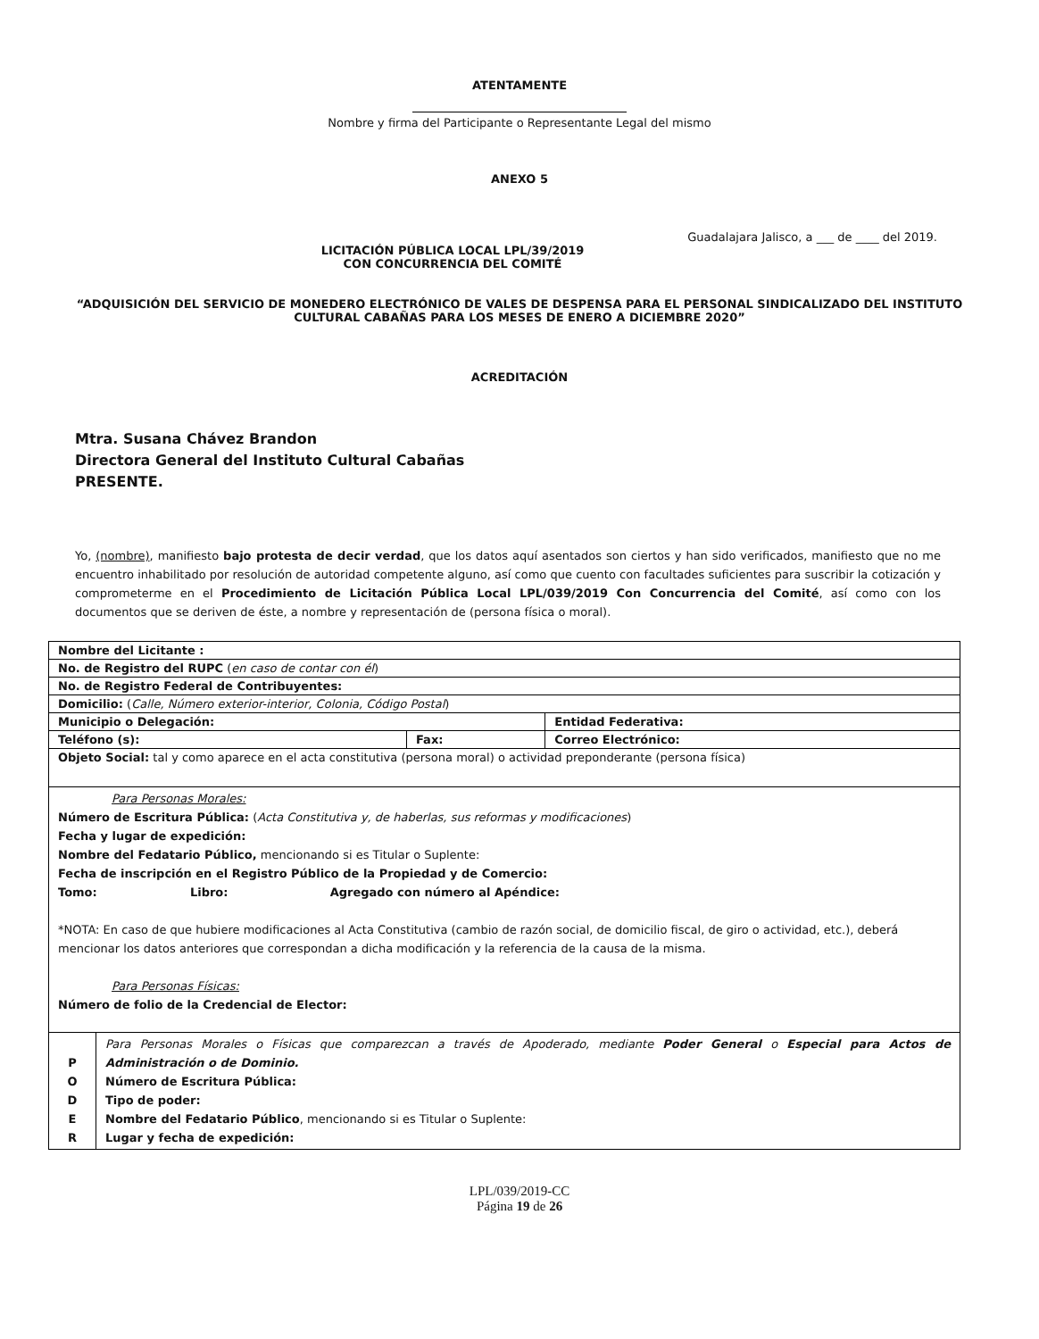ATENTAMENTE
Nombre y firma del Participante o Representante Legal del mismo
ANEXO 5
Guadalajara Jalisco, a ___ de ____ del 2019.
LICITACIÓN PÚBLICA LOCAL LPL/39/2019
CON CONCURRENCIA DEL COMITÉ
“ADQUISICIÓN DEL SERVICIO DE MONEDERO ELECTRÓNICO DE VALES DE DESPENSA PARA EL PERSONAL SINDICALIZADO DEL INSTITUTO
CULTURAL CABAÑAS PARA LOS MESES DE ENERO A DICIEMBRE 2020”
ACREDITACIÓN
Mtra. Susana Chávez Brandon
Directora General del Instituto Cultural Cabañas
PRESENTE.
Yo, (nombre), manifiesto bajo protesta de decir verdad, que los datos aquí asentados son ciertos y han sido verificados, manifiesto que no me encuentro inhabilitado por resolución de autoridad competente alguno, así como que cuento con facultades suficientes para suscribir la cotización y comprometerme en el Procedimiento de Licitación Pública Local LPL/039/2019 Con Concurrencia del Comité, así como con los documentos que se deriven de éste, a nombre y representación de (persona física o moral).
| Nombre del Licitante : | | |
| No. de Registro del RUPC ( en caso de contar con él ) | | |
| No. de Registro Federal de Contribuyentes: | | |
| Domicilio: ( Calle, Número exterior-interior, Colonia, Código Postal ) | | |
| Municipio o Delegación: | | Entidad Federativa: |
| Teléfono (s): | Fax: | Correo Electrónico: |
| Objeto Social: tal y como aparece en el acta constitutiva (persona moral) o actividad preponderante (persona física) | | |
| Para Personas Morales: Número de Escritura Pública: ( Acta Constitutiva y, de haberlas, sus reformas y modificaciones ) Fecha y lugar de expedición: Nombre del Fedatario Público, mencionando si es Titular o Suplente: Fecha de inscripción en el Registro Público de la Propiedad y de Comercio: Tomo: Libro: Agregado con número al Apéndice: *NOTA: En caso de que hubiere modificaciones al Acta Constitutiva (cambio de razón social, de domicilio fiscal, de giro o actividad, etc.), deberá mencionar los datos anteriores que correspondan a dicha modificación y la referencia de la causa de la misma. Para Personas Físicas: Número de folio de la Credencial de Elector: | | |
| P O D E R | Para Personas Morales o Físicas que comparezcan a través de Apoderado, mediante Poder General o Especial para Actos de Administración o de Dominio. Número de Escritura Pública: Tipo de poder: Nombre del Fedatario Público , mencionando si es Titular o Suplente: Lugar y fecha de expedición: |
LPL/039/2019-CC
Página 19 de 26